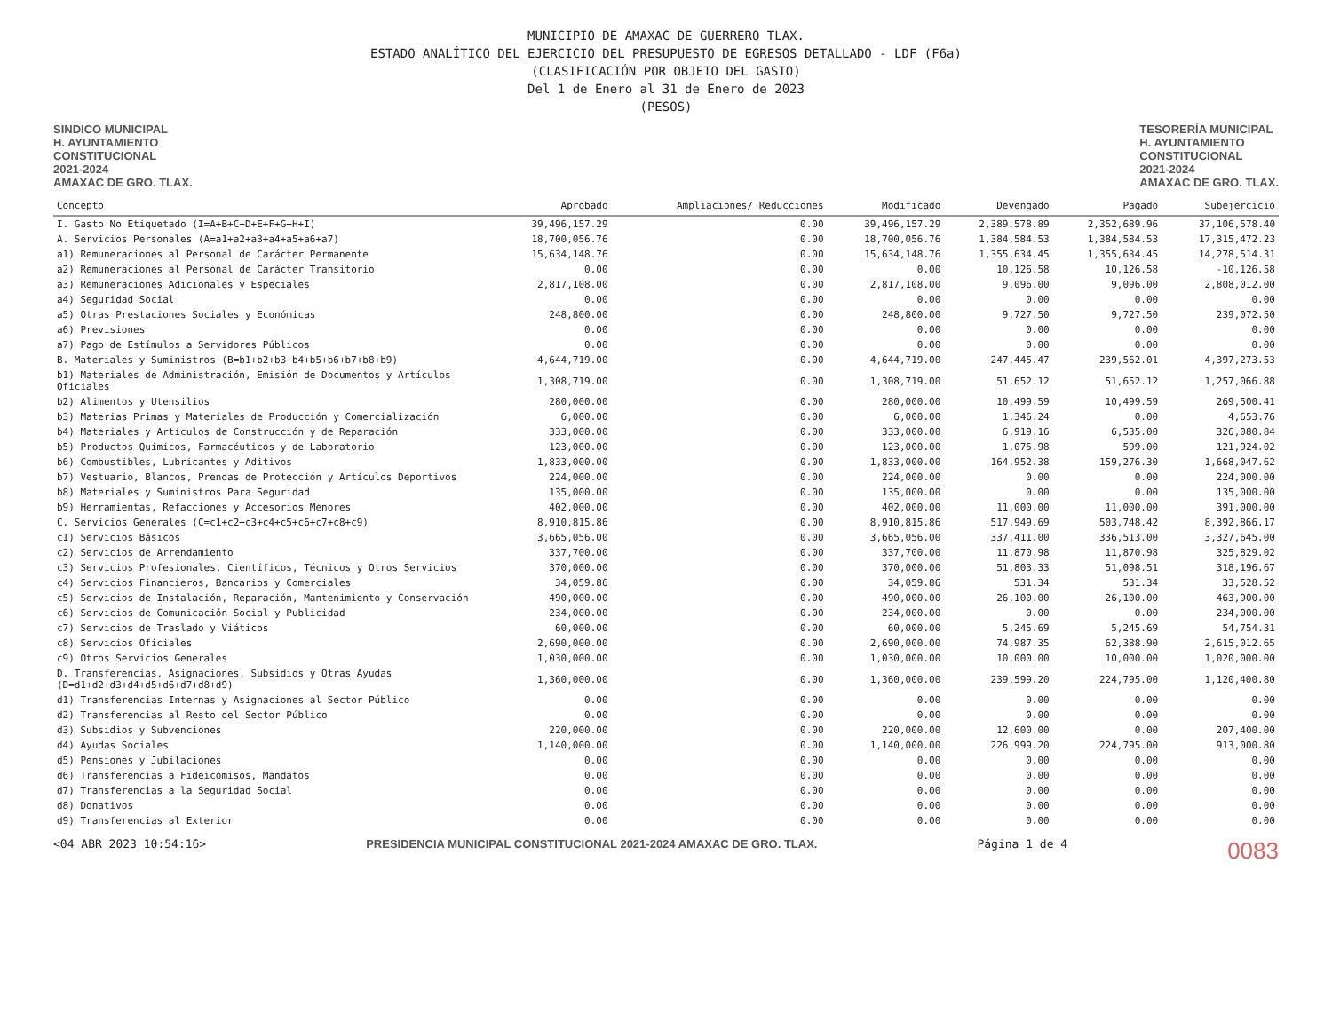MUNICIPIO DE AMAXAC DE GUERRERO TLAX.
ESTADO ANALÍTICO DEL EJERCICIO DEL PRESUPUESTO DE EGRESOS DETALLADO - LDF (F6a)
(CLASIFICACIÓN POR OBJETO DEL GASTO)
Del 1 de Enero al 31 de Enero de 2023
(PESOS)
SINDICO MUNICIPAL
H. AYUNTAMIENTO
CONSTITUCIONAL
2021-2024
AMAXAC DE GRO. TLAX.
TESORERÍA MUNICIPAL
H. AYUNTAMIENTO
CONSTITUCIONAL
2021-2024
AMAXAC DE GRO. TLAX.
| Concepto | Aprobado | Ampliaciones/ Reducciones | Modificado | Devengado | Pagado | Subejercicio |
| --- | --- | --- | --- | --- | --- | --- |
| I. Gasto No Etiquetado (I=A+B+C+D+E+F+G+H+I) | 39,496,157.29 | 0.00 | 39,496,157.29 | 2,389,578.89 | 2,352,689.96 | 37,106,578.40 |
| A. Servicios Personales (A=a1+a2+a3+a4+a5+a6+a7) | 18,700,056.76 | 0.00 | 18,700,056.76 | 1,384,584.53 | 1,384,584.53 | 17,315,472.23 |
| a1) Remuneraciones al Personal de Carácter Permanente | 15,634,148.76 | 0.00 | 15,634,148.76 | 1,355,634.45 | 1,355,634.45 | 14,278,514.31 |
| a2) Remuneraciones al Personal de Carácter Transitorio | 0.00 | 0.00 | 0.00 | 10,126.58 | 10,126.58 | -10,126.58 |
| a3) Remuneraciones Adicionales y Especiales | 2,817,108.00 | 0.00 | 2,817,108.00 | 9,096.00 | 9,096.00 | 2,808,012.00 |
| a4) Seguridad Social | 0.00 | 0.00 | 0.00 | 0.00 | 0.00 | 0.00 |
| a5) Otras Prestaciones Sociales y Económicas | 248,800.00 | 0.00 | 248,800.00 | 9,727.50 | 9,727.50 | 239,072.50 |
| a6) Previsiones | 0.00 | 0.00 | 0.00 | 0.00 | 0.00 | 0.00 |
| a7) Pago de Estímulos a Servidores Públicos | 0.00 | 0.00 | 0.00 | 0.00 | 0.00 | 0.00 |
| B. Materiales y Suministros (B=b1+b2+b3+b4+b5+b6+b7+b8+b9) | 4,644,719.00 | 0.00 | 4,644,719.00 | 247,445.47 | 239,562.01 | 4,397,273.53 |
| b1) Materiales de Administración, Emisión de Documentos y Artículos Oficiales | 1,308,719.00 | 0.00 | 1,308,719.00 | 51,652.12 | 51,652.12 | 1,257,066.88 |
| b2) Alimentos y Utensilios | 280,000.00 | 0.00 | 280,000.00 | 10,499.59 | 10,499.59 | 269,500.41 |
| b3) Materias Primas y Materiales de Producción y Comercialización | 6,000.00 | 0.00 | 6,000.00 | 1,346.24 | 0.00 | 4,653.76 |
| b4) Materiales y Artículos de Construcción y de Reparación | 333,000.00 | 0.00 | 333,000.00 | 6,919.16 | 6,535.00 | 326,080.84 |
| b5) Productos Químicos, Farmacéuticos y de Laboratorio | 123,000.00 | 0.00 | 123,000.00 | 1,075.98 | 599.00 | 121,924.02 |
| b6) Combustibles, Lubricantes y Aditivos | 1,833,000.00 | 0.00 | 1,833,000.00 | 164,952.38 | 159,276.30 | 1,668,047.62 |
| b7) Vestuario, Blancos, Prendas de Protección y Artículos Deportivos | 224,000.00 | 0.00 | 224,000.00 | 0.00 | 0.00 | 224,000.00 |
| b8) Materiales y Suministros Para Seguridad | 135,000.00 | 0.00 | 135,000.00 | 0.00 | 0.00 | 135,000.00 |
| b9) Herramientas, Refacciones y Accesorios Menores | 402,000.00 | 0.00 | 402,000.00 | 11,000.00 | 11,000.00 | 391,000.00 |
| C. Servicios Generales (C=c1+c2+c3+c4+c5+c6+c7+c8+c9) | 8,910,815.86 | 0.00 | 8,910,815.86 | 517,949.69 | 503,748.42 | 8,392,866.17 |
| c1) Servicios Básicos | 3,665,056.00 | 0.00 | 3,665,056.00 | 337,411.00 | 336,513.00 | 3,327,645.00 |
| c2) Servicios de Arrendamiento | 337,700.00 | 0.00 | 337,700.00 | 11,870.98 | 11,870.98 | 325,829.02 |
| c3) Servicios Profesionales, Científicos, Técnicos y Otros Servicios | 370,000.00 | 0.00 | 370,000.00 | 51,803.33 | 51,098.51 | 318,196.67 |
| c4) Servicios Financieros, Bancarios y Comerciales | 34,059.86 | 0.00 | 34,059.86 | 531.34 | 531.34 | 33,528.52 |
| c5) Servicios de Instalación, Reparación, Mantenimiento y Conservación | 490,000.00 | 0.00 | 490,000.00 | 26,100.00 | 26,100.00 | 463,900.00 |
| c6) Servicios de Comunicación Social y Publicidad | 234,000.00 | 0.00 | 234,000.00 | 0.00 | 0.00 | 234,000.00 |
| c7) Servicios de Traslado y Viáticos | 60,000.00 | 0.00 | 60,000.00 | 5,245.69 | 5,245.69 | 54,754.31 |
| c8) Servicios Oficiales | 2,690,000.00 | 0.00 | 2,690,000.00 | 74,987.35 | 62,388.90 | 2,615,012.65 |
| c9) Otros Servicios Generales | 1,030,000.00 | 0.00 | 1,030,000.00 | 10,000.00 | 10,000.00 | 1,020,000.00 |
| D. Transferencias, Asignaciones, Subsidios y Otras Ayudas (D=d1+d2+d3+d4+d5+d6+d7+d8+d9) | 1,360,000.00 | 0.00 | 1,360,000.00 | 239,599.20 | 224,795.00 | 1,120,400.80 |
| d1) Transferencias Internas y Asignaciones al Sector Público | 0.00 | 0.00 | 0.00 | 0.00 | 0.00 | 0.00 |
| d2) Transferencias al Resto del Sector Público | 0.00 | 0.00 | 0.00 | 0.00 | 0.00 | 0.00 |
| d3) Subsidios y Subvenciones | 220,000.00 | 0.00 | 220,000.00 | 12,600.00 | 0.00 | 207,400.00 |
| d4) Ayudas Sociales | 1,140,000.00 | 0.00 | 1,140,000.00 | 226,999.20 | 224,795.00 | 913,000.80 |
| d5) Pensiones y Jubilaciones | 0.00 | 0.00 | 0.00 | 0.00 | 0.00 | 0.00 |
| d6) Transferencias a Fideicomisos, Mandatos | 0.00 | 0.00 | 0.00 | 0.00 | 0.00 | 0.00 |
| d7) Transferencias a la Seguridad Social | 0.00 | 0.00 | 0.00 | 0.00 | 0.00 | 0.00 |
| d8) Donativos | 0.00 | 0.00 | 0.00 | 0.00 | 0.00 | 0.00 |
| d9) Transferencias al Exterior | 0.00 | 0.00 | 0.00 | 0.00 | 0.00 | 0.00 |
<04 ABR 2023 10:54:16> PRESIDENCIA MUNICIPAL CONSTITUCIONAL 2021-2024 AMAXAC DE GRO. TLAX.
Página 1 de 4
0083